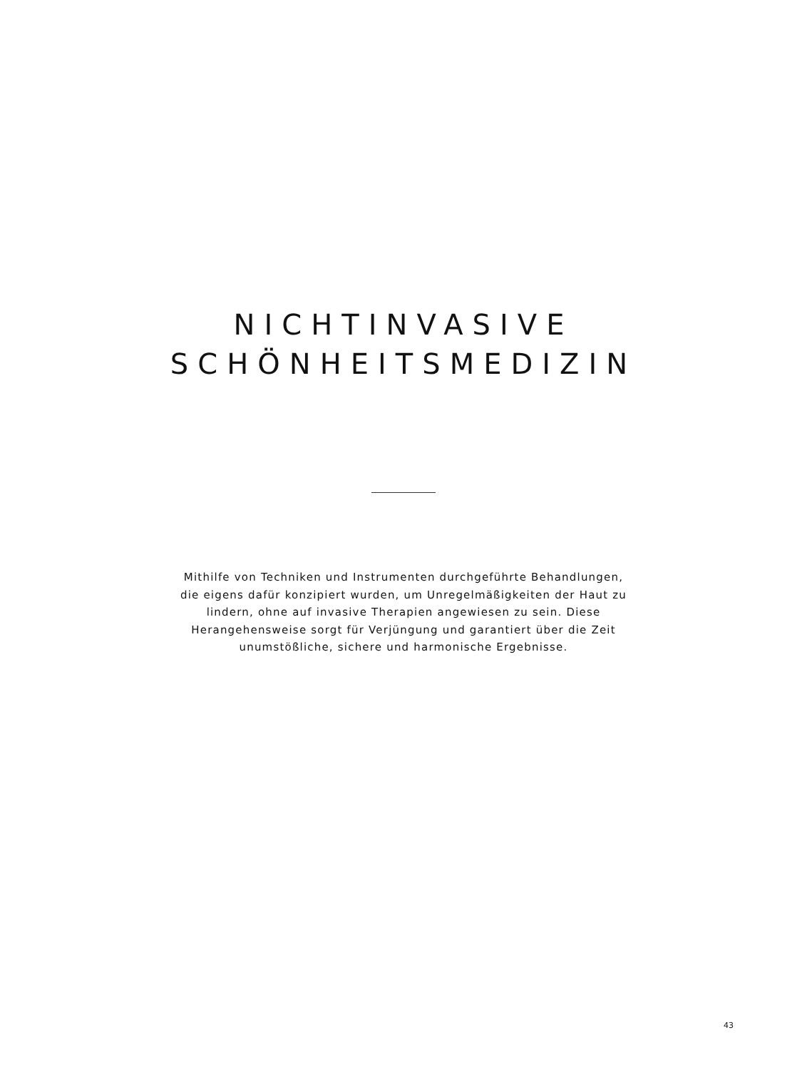NICHTINVASIVE
SCHÖNHEITSMEDIZIN
Mithilfe von Techniken und Instrumenten durchgeführte Behandlungen, die eigens dafür konzipiert wurden, um Unregelmäßigkeiten der Haut zu lindern, ohne auf invasive Therapien angewiesen zu sein. Diese Herangehensweise sorgt für Verjüngung und garantiert über die Zeit unumstößliche, sichere und harmonische Ergebnisse.
43